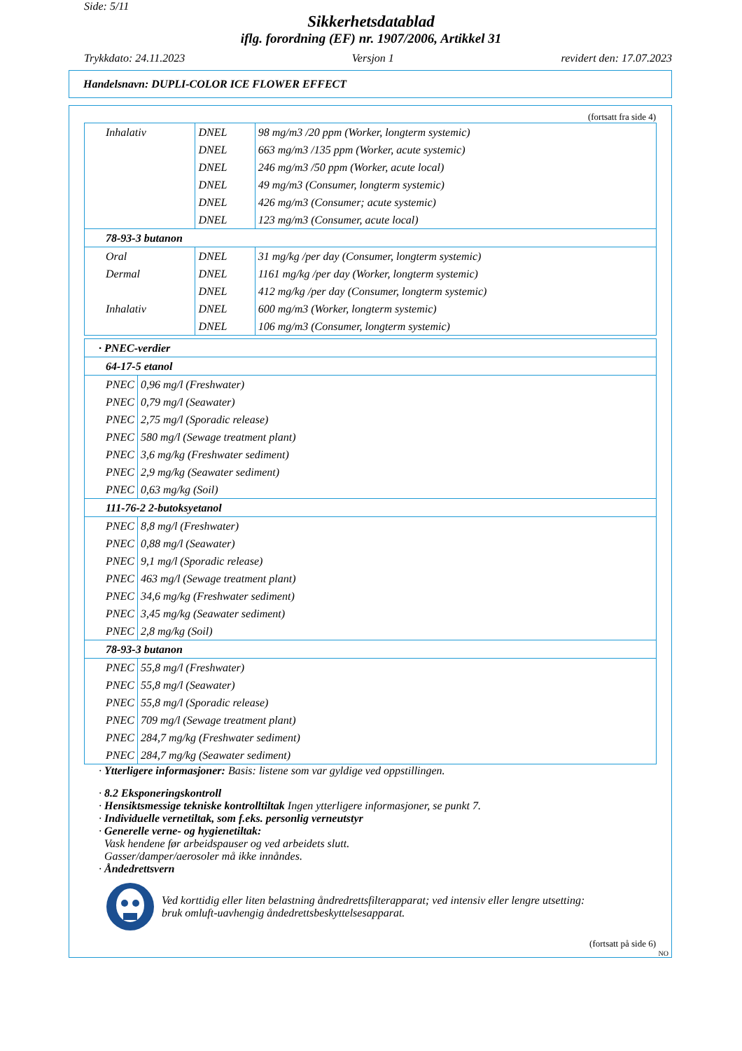Side: 5/11
Sikkerhetsdatablad
iflg. forordning (EF) nr. 1907/2006, Artikkel 31
Trykkdato: 24.11.2023 Versjon 1 revidert den: 17.07.2023
Handelsnavn: DUPLI-COLOR ICE FLOWER EFFECT
(fortsatt fra side 4)
| Inhalativ | DNEL | 98 mg/m3 /20 ppm (Worker, longterm systemic) |
| | DNEL | 663 mg/m3 /135 ppm (Worker, acute systemic) |
| | DNEL | 246 mg/m3 /50 ppm (Worker, acute local) |
| | DNEL | 49 mg/m3 (Consumer, longterm systemic) |
| | DNEL | 426 mg/m3 (Consumer; acute systemic) |
| | DNEL | 123 mg/m3 (Consumer, acute local) |
| 78-93-3 butanon | | |
| Oral | DNEL | 31 mg/kg /per day (Consumer, longterm systemic) |
| Dermal | DNEL | 1161 mg/kg /per day (Worker, longterm systemic) |
| | DNEL | 412 mg/kg /per day (Consumer, longterm systemic) |
| Inhalativ | DNEL | 600 mg/m3 (Worker, longterm systemic) |
| | DNEL | 106 mg/m3 (Consumer, longterm systemic) |
| · PNEC-verdier | |
| 64-17-5 etanol | |
| PNEC | 0,96 mg/l (Freshwater) |
| PNEC | 0,79 mg/l (Seawater) |
| PNEC | 2,75 mg/l (Sporadic release) |
| PNEC | 580 mg/l (Sewage treatment plant) |
| PNEC | 3,6 mg/kg (Freshwater sediment) |
| PNEC | 2,9 mg/kg (Seawater sediment) |
| PNEC | 0,63 mg/kg (Soil) |
| 111-76-2 2-butoksyetanol | |
| PNEC | 8,8 mg/l (Freshwater) |
| PNEC | 0,88 mg/l (Seawater) |
| PNEC | 9,1 mg/l (Sporadic release) |
| PNEC | 463 mg/l (Sewage treatment plant) |
| PNEC | 34,6 mg/kg (Freshwater sediment) |
| PNEC | 3,45 mg/kg (Seawater sediment) |
| PNEC | 2,8 mg/kg (Soil) |
| 78-93-3 butanon | |
| PNEC | 55,8 mg/l (Freshwater) |
| PNEC | 55,8 mg/l (Seawater) |
| PNEC | 55,8 mg/l (Sporadic release) |
| PNEC | 709 mg/l (Sewage treatment plant) |
| PNEC | 284,7 mg/kg (Freshwater sediment) |
| PNEC | 284,7 mg/kg (Seawater sediment) |
· Ytterligere informasjoner: Basis: listene som var gyldige ved oppstillingen.
· 8.2 Eksponeringskontroll
· Hensiktsmessige tekniske kontrolltiltak Ingen ytterligere informasjoner, se punkt 7.
· Individuelle vernetiltak, som f.eks. personlig verneutstyr
· Generelle verne- og hygienetiltak:
Vask hendene før arbeidspauser og ved arbeidets slutt.
Gasser/damper/aerosoler må ikke innåndes.
· Åndedrettsvern
Ved korttidig eller liten belastning åndredrettsfilterapparat; ved intensiv eller lengre utsetting:
bruk omluft-uavhengig åndedrettsbeskyttelsesapparat.
(fortsatt på side 6)
NO